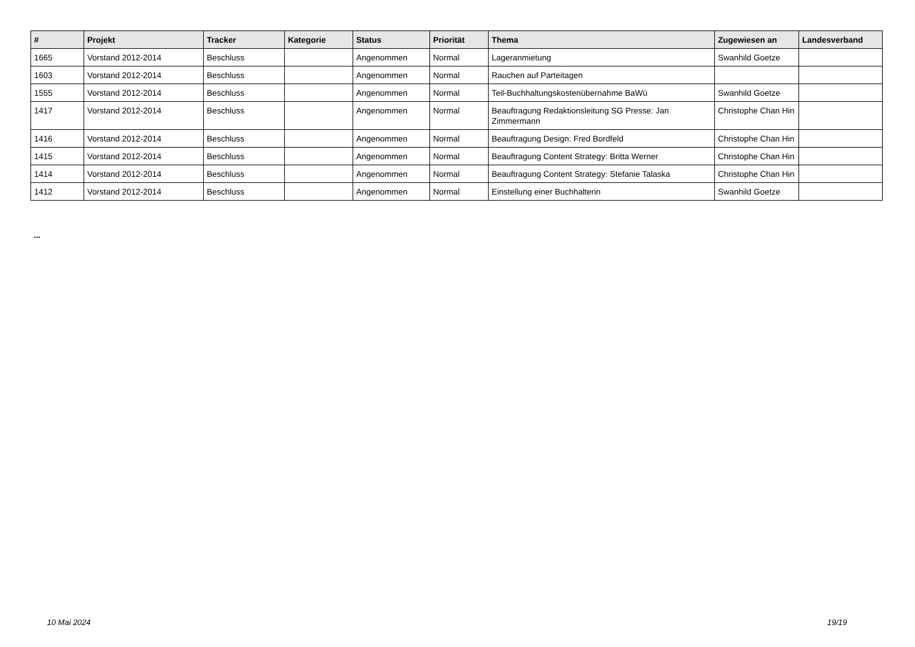| # | Projekt | Tracker | Kategorie | Status | Priorität | Thema | Zugewiesen an | Landesverband |
| --- | --- | --- | --- | --- | --- | --- | --- | --- |
| 1665 | Vorstand 2012-2014 | Beschluss | | Angenommen | Normal | Lageranmietung | Swanhild Goetze | |
| 1603 | Vorstand 2012-2014 | Beschluss | | Angenommen | Normal | Rauchen auf Parteitagen | | |
| 1555 | Vorstand 2012-2014 | Beschluss | | Angenommen | Normal | Teil-Buchhaltungskostenübernahme BaWü | Swanhild Goetze | |
| 1417 | Vorstand 2012-2014 | Beschluss | | Angenommen | Normal | Beauftragung Redaktionsleitung SG Presse: Jan Zimmermann | Christophe Chan Hin | |
| 1416 | Vorstand 2012-2014 | Beschluss | | Angenommen | Normal | Beauftragung Design: Fred Bordfeld | Christophe Chan Hin | |
| 1415 | Vorstand 2012-2014 | Beschluss | | Angenommen | Normal | Beauftragung Content Strategy: Britta Werner | Christophe Chan Hin | |
| 1414 | Vorstand 2012-2014 | Beschluss | | Angenommen | Normal | Beauftragung Content Strategy: Stefanie Talaska | Christophe Chan Hin | |
| 1412 | Vorstand 2012-2014 | Beschluss | | Angenommen | Normal | Einstellung einer Buchhalterin | Swanhild Goetze | |
...
10 Mai 2024 19/19